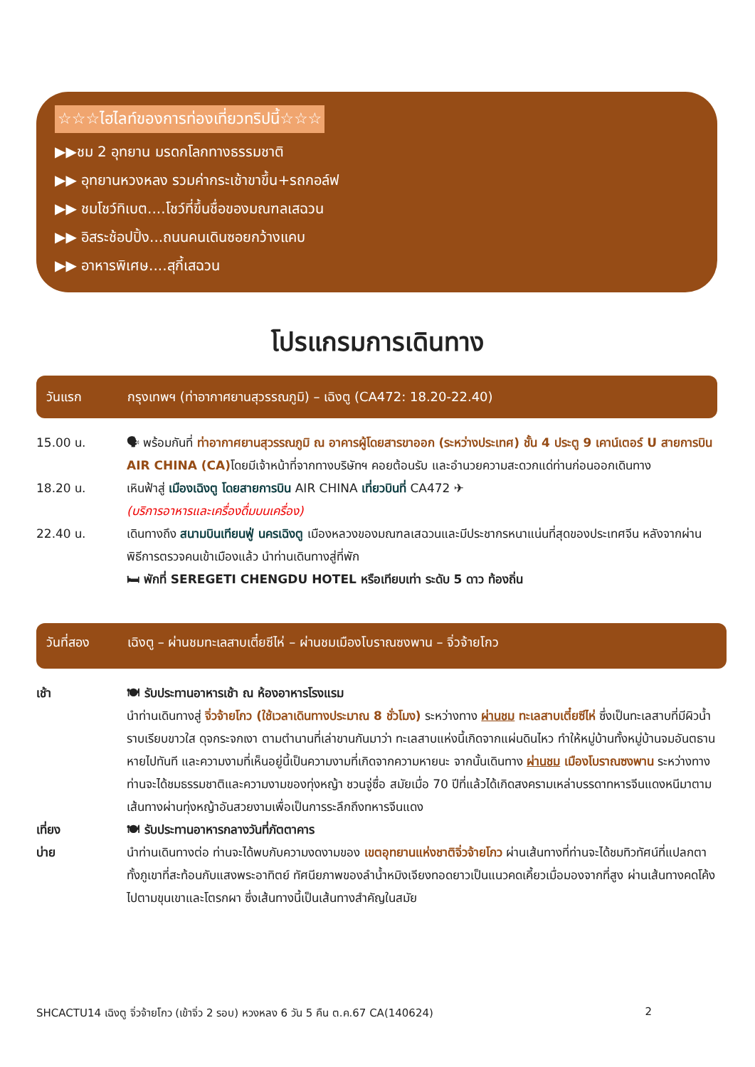☆☆☆ไฮไลท์ของการท่องเที่ยวทริปนี้☆☆☆
▶▶ชม 2 อุทยาน มรดกโลกทางธรรมชาติ
▶▶ อุทยานหวงหลง รวมค่ากระเช้าขาขึ้น+รถกอล์ฟ
▶▶ ชมโชว์ทิเบต....โชว์ที่ขึ้นชื่อของมณฑลเสฉวน
▶▶ อิสระช้อปปิ้ง...ถนนคนเดินซอยกว้างแคบ
▶▶ อาหารพิเศษ....สุกี้เสฉวน
โปรแกรมการเดินทาง
วันแรก กรุงเทพฯ (ท่าอากาศยานสุวรรณภูมิ) – เฉิงตู (CA472: 18.20-22.40)
15.00 น. 🗣 พร้อมกันที่ ท่าอากาศยานสุวรรณภูมิ ณ อาคารผู้โดยสารขาออก (ระหว่างประเทศ) ชั้น 4 ประตู 9 เคาน์เตอร์ U สายการบิน AIR CHINA (CA) โดยมีเจ้าหน้าที่จากทางบริษัทฯ คอยต้อนรับ และอำนวยความสะดวกแด่ท่านก่อนออกเดินทาง
18.20 น. เหินฟ้าสู่ เมืองเฉิงตู โดยสายการบิน AIR CHINA เที่ยวบินที่ CA472 ✈
(บริการอาหารและเครื่องดื่มบนเครื่อง)
22.40 น. เดินทางถึง สนามบินเทียนฟู่ นครเฉิงตู เมืองหลวงของมณฑลเสฉวนและมีประชากรหนาแน่นที่สุดของประเทศจีน หลังจากผ่านพิธีการตรวจคนเข้าเมืองแล้ว นำท่านเดินทางสู่ที่พัก
🛏 พักที่ SEREGETI CHENGDU HOTEL หรือเทียบเท่า ระดับ 5 ดาว ท้องถิ่น
วันที่สอง เฉิงตู – ผ่านชมทะเลสาบเตี๋ยซีไห่ – ผ่านชมเมืองโบราณซงพาน – จิ่วจ้ายโกว
เช้า 🍽 รับประทานอาหารเช้า ณ ห้องอาหารโรงแรม
นำท่านเดินทางสู่ จิ่วจ้ายโกว (ใช้เวลาเดินทางประมาณ 8 ชั่วโมง) ระหว่างทาง ผ่านชม ทะเลสาบเตี๋ยซีไห่ ซึ่งเป็นทะเลสาบที่มีผิวน้ำราบเรียบขาวใส ดุจกระจกเงา ตามตำนานที่เล่าขานกันมาว่า ทะเลสาบแห่งนี้เกิดจากแผ่นดินไหว ทำให้หมู่บ้านทั้งหมู่บ้านจมอันตธานหายไปทันที และความงามที่เห็นอยู่นี้เป็นความงามที่เกิดจากความหายนะ จากนั้นเดินทาง ผ่านชม เมืองโบราณซงพาน ระหว่างทางท่านจะได้ชมธรรมชาติและความงามของทุ่งหญ้า ชวนจู่ซื่อ สมัยเมื่อ 70 ปีที่แล้วได้เกิดสงครามเหล่าบรรดาทหารจีนแดงหนีมาตามเส้นทางผ่านทุ่งหญ้าอันสวยงามเพื่อเป็นการระลึกถึงทหารจีนแดง
เที่ยง 🍽 รับประทานอาหารกลางวันที่ภัตตาคาร
บ่าย นำท่านเดินทางต่อ ท่านจะได้พบกับความงดงามของ เขตอุทยานแห่งชาติจิ่วจ้ายโกว ผ่านเส้นทางที่ท่านจะได้ชมทิวทัศน์ที่แปลกตาทั้งภูเขาที่สะท้อนกับแสงพระอาทิตย์ ทัศนียภาพของลำน้ำหมิงเจียงทอดยาวเป็นแนวคดเคี้ยวเมื่อมองจากที่สูง ผ่านเส้นทางคดโค้งไปตามขุนเขาและโตรกผา ซึ่งเส้นทางนี้เป็นเส้นทางสำคัญในสมัย
SHCACTU14 เฉิงตู จิ่วจ้ายโกว (เข้าจิ่ว 2 รอบ) หวงหลง 6 วัน 5 คืน ต.ค.67 CA(140624) 2